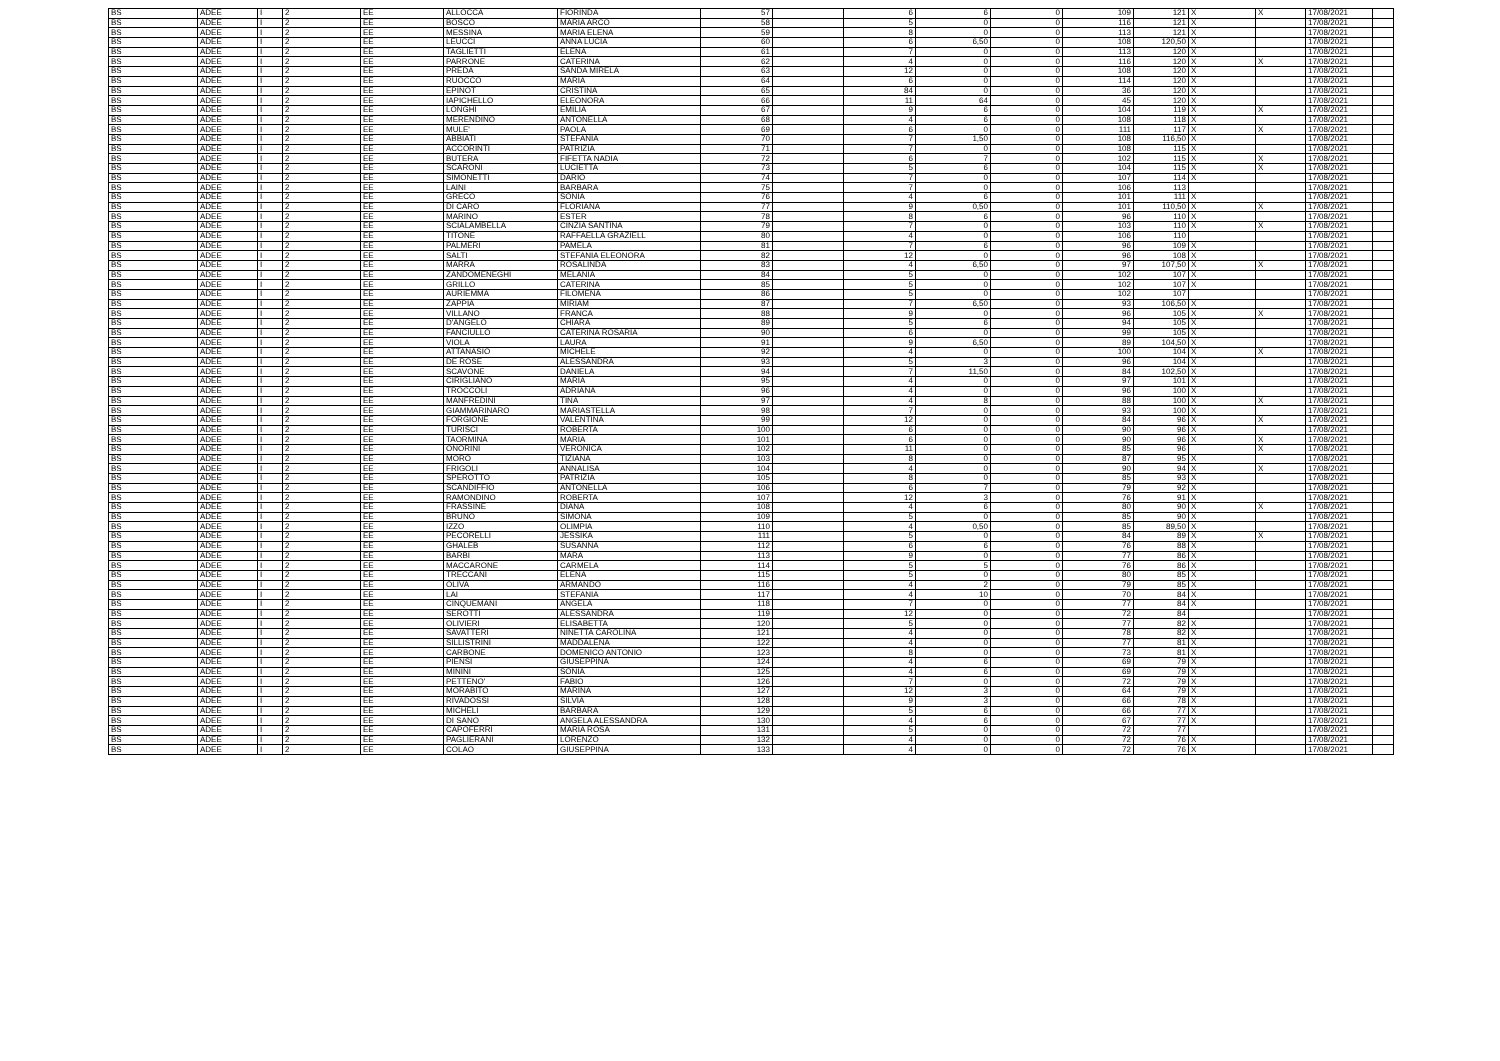| BS | ADEE | I | 2 | EE | ALLOCCA | FIORINDA | 57 | | 6 | 6 | 0 | 109 | 121 | X | X | 17/08/2021 | |
| BS | ADEE | I | 2 | EE | BOSCO | MARIA ARCO | 58 | | 5 | 0 | 0 | 116 | 121 | X | | 17/08/2021 | |
| BS | ADEE | I | 2 | EE | MESSINA | MARIA ELENA | 59 | | 8 | 0 | 0 | 113 | 121 | X | | 17/08/2021 | |
| BS | ADEE | I | 2 | EE | LEUCCI | ANNA LUCIA | 60 | | 6 | 6,50 | 0 | 108 | 120,50 | X | | 17/08/2021 | |
| BS | ADEE | I | 2 | EE | TAGLIETTI | ELENA | 61 | | 7 | 0 | 0 | 113 | 120 | X | | 17/08/2021 | |
| BS | ADEE | I | 2 | EE | PARRONE | CATERINA | 62 | | 4 | 0 | 0 | 116 | 120 | X | X | 17/08/2021 | |
| BS | ADEE | I | 2 | EE | PREDA | SANDA MIRELA | 63 | | 12 | 0 | 0 | 108 | 120 | X | | 17/08/2021 | |
| BS | ADEE | I | 2 | EE | RUOCCO | MARIA | 64 | | 6 | 0 | 0 | 114 | 120 | X | | 17/08/2021 | |
| BS | ADEE | I | 2 | EE | EPINOT | CRISTINA | 65 | | 84 | 0 | 0 | 36 | 120 | X | | 17/08/2021 | |
| BS | ADEE | I | 2 | EE | IAPICHELLO | ELEONORA | 66 | | 11 | 64 | 0 | 45 | 120 | X | | 17/08/2021 | |
| BS | ADEE | I | 2 | EE | LONGHI | EMILIA | 67 | | 9 | 6 | 0 | 104 | 119 | X | X | 17/08/2021 | |
| BS | ADEE | I | 2 | EE | MERENDINO | ANTONELLA | 68 | | 4 | 6 | 0 | 108 | 118 | X | | 17/08/2021 | |
| BS | ADEE | I | 2 | EE | MULE' | PAOLA | 69 | | 6 | 0 | 0 | 111 | 117 | X | X | 17/08/2021 | |
| BS | ADEE | I | 2 | EE | ABBIATI | STEFANIA | 70 | | 7 | 1,50 | 0 | 108 | 116,50 | X | | 17/08/2021 | |
| BS | ADEE | I | 2 | EE | ACCORINTI | PATRIZIA | 71 | | 7 | 0 | 0 | 108 | 115 | X | | 17/08/2021 | |
| BS | ADEE | I | 2 | EE | BUTERA | FIFETTA NADIA | 72 | | 6 | 7 | 0 | 102 | 115 | X | X | 17/08/2021 | |
| BS | ADEE | I | 2 | EE | SCARONI | LUCIETTA | 73 | | 5 | 6 | 0 | 104 | 115 | X | X | 17/08/2021 | |
| BS | ADEE | I | 2 | EE | SIMONETTI | DARIO | 74 | | 7 | 0 | 0 | 107 | 114 | X | | 17/08/2021 | |
| BS | ADEE | I | 2 | EE | LAINI | BARBARA | 75 | | 7 | 0 | 0 | 106 | 113 | | | 17/08/2021 | |
| BS | ADEE | I | 2 | EE | GRECO | SONIA | 76 | | 4 | 6 | 0 | 101 | 111 | X | | 17/08/2021 | |
| BS | ADEE | I | 2 | EE | DI CARO | FLORIANA | 77 | | 9 | 0,50 | 0 | 101 | 110,50 | X | X | 17/08/2021 | |
| BS | ADEE | I | 2 | EE | MARINO | ESTER | 78 | | 8 | 6 | 0 | 96 | 110 | X | | 17/08/2021 | |
| BS | ADEE | I | 2 | EE | SCIALAMBELLA | CINZIA SANTINA | 79 | | 7 | 0 | 0 | 103 | 110 | X | X | 17/08/2021 | |
| BS | ADEE | I | 2 | EE | TITONE | RAFFAELLA GRAZIELL | 80 | | 4 | 0 | 0 | 106 | 110 | | | 17/08/2021 | |
| BS | ADEE | I | 2 | EE | PALMERI | PAMELA | 81 | | 7 | 6 | 0 | 96 | 109 | X | | 17/08/2021 | |
| BS | ADEE | I | 2 | EE | SALTI | STEFANIA ELEONORA | 82 | | 12 | 0 | 0 | 96 | 108 | X | | 17/08/2021 | |
| BS | ADEE | I | 2 | EE | MARRA | ROSALINDA | 83 | | 4 | 6,50 | 0 | 97 | 107,50 | X | X | 17/08/2021 | |
| BS | ADEE | I | 2 | EE | ZANDOMENEGHI | MELANIA | 84 | | 5 | 0 | 0 | 102 | 107 | X | | 17/08/2021 | |
| BS | ADEE | I | 2 | EE | GRILLO | CATERINA | 85 | | 5 | 0 | 0 | 102 | 107 | X | | 17/08/2021 | |
| BS | ADEE | I | 2 | EE | AURIEMMA | FILOMENA | 86 | | 5 | 0 | 0 | 102 | 107 | | | 17/08/2021 | |
| BS | ADEE | I | 2 | EE | ZAPPIA | MIRIAM | 87 | | 7 | 6,50 | 0 | 93 | 106,50 | X | | 17/08/2021 | |
| BS | ADEE | I | 2 | EE | VILLANO | FRANCA | 88 | | 9 | 0 | 0 | 96 | 105 | X | X | 17/08/2021 | |
| BS | ADEE | I | 2 | EE | D'ANGELO | CHIARA | 89 | | 5 | 6 | 0 | 94 | 105 | X | | 17/08/2021 | |
| BS | ADEE | I | 2 | EE | FANCIULLO | CATERINA ROSARIA | 90 | | 6 | 0 | 0 | 99 | 105 | X | | 17/08/2021 | |
| BS | ADEE | I | 2 | EE | VIOLA | LAURA | 91 | | 9 | 6,50 | 0 | 89 | 104,50 | X | | 17/08/2021 | |
| BS | ADEE | I | 2 | EE | ATTANASIO | MICHELE | 92 | | 4 | 0 | 0 | 100 | 104 | X | X | 17/08/2021 | |
| BS | ADEE | I | 2 | EE | DE ROSE | ALESSANDRA | 93 | | 5 | 3 | 0 | 96 | 104 | X | | 17/08/2021 | |
| BS | ADEE | I | 2 | EE | SCAVONE | DANIELA | 94 | | 7 | 11,50 | 0 | 84 | 102,50 | X | | 17/08/2021 | |
| BS | ADEE | I | 2 | EE | CIRIGLIANO | MARIA | 95 | | 4 | 0 | 0 | 97 | 101 | X | | 17/08/2021 | |
| BS | ADEE | I | 2 | EE | TROCCOLI | ADRIANA | 96 | | 4 | 0 | 0 | 96 | 100 | X | | 17/08/2021 | |
| BS | ADEE | I | 2 | EE | MANFREDINI | TINA | 97 | | 4 | 8 | 0 | 88 | 100 | X | X | 17/08/2021 | |
| BS | ADEE | I | 2 | EE | GIAMMARINARO | MARIASTELLA | 98 | | 7 | 0 | 0 | 93 | 100 | X | | 17/08/2021 | |
| BS | ADEE | I | 2 | EE | FORGIONE | VALENTINA | 99 | | 12 | 0 | 0 | 84 | 96 | X | X | 17/08/2021 | |
| BS | ADEE | I | 2 | EE | TURISCI | ROBERTA | 100 | | 6 | 0 | 0 | 90 | 96 | X | | 17/08/2021 | |
| BS | ADEE | I | 2 | EE | TAORMINA | MARIA | 101 | | 6 | 0 | 0 | 90 | 96 | X | X | 17/08/2021 | |
| BS | ADEE | I | 2 | EE | ONORINI | VERONICA | 102 | | 11 | 0 | 0 | 85 | 96 | | X | 17/08/2021 | |
| BS | ADEE | I | 2 | EE | MORO | TIZIANA | 103 | | 8 | 0 | 0 | 87 | 95 | X | | 17/08/2021 | |
| BS | ADEE | I | 2 | EE | FRIGOLI | ANNALISA | 104 | | 4 | 0 | 0 | 90 | 94 | X | X | 17/08/2021 | |
| BS | ADEE | I | 2 | EE | SPEROTTO | PATRIZIA | 105 | | 8 | 0 | 0 | 85 | 93 | X | | 17/08/2021 | |
| BS | ADEE | I | 2 | EE | SCANDIFFIO | ANTONELLA | 106 | | 6 | 7 | 0 | 79 | 92 | X | | 17/08/2021 | |
| BS | ADEE | I | 2 | EE | RAMONDINO | ROBERTA | 107 | | 12 | 3 | 0 | 76 | 91 | X | | 17/08/2021 | |
| BS | ADEE | I | 2 | EE | FRASSINE | DIANA | 108 | | 4 | 6 | 0 | 80 | 90 | X | X | 17/08/2021 | |
| BS | ADEE | I | 2 | EE | BRUNO | SIMONA | 109 | | 5 | 0 | 0 | 85 | 90 | X | | 17/08/2021 | |
| BS | ADEE | I | 2 | EE | IZZO | OLIMPIA | 110 | | 4 | 0,50 | 0 | 85 | 89,50 | X | | 17/08/2021 | |
| BS | ADEE | I | 2 | EE | PECORELLI | JESSIKA | 111 | | 5 | 0 | 0 | 84 | 89 | X | X | 17/08/2021 | |
| BS | ADEE | I | 2 | EE | GHALEB | SUSANNA | 112 | | 6 | 6 | 0 | 76 | 88 | X | | 17/08/2021 | |
| BS | ADEE | I | 2 | EE | BARBI | MARA | 113 | | 9 | 0 | 0 | 77 | 86 | X | | 17/08/2021 | |
| BS | ADEE | I | 2 | EE | MACCARONE | CARMELA | 114 | | 5 | 5 | 0 | 76 | 86 | X | | 17/08/2021 | |
| BS | ADEE | I | 2 | EE | TRECCANI | ELENA | 115 | | 5 | 0 | 0 | 80 | 85 | X | | 17/08/2021 | |
| BS | ADEE | I | 2 | EE | OLIVA | ARMANDO | 116 | | 4 | 2 | 0 | 79 | 85 | X | | 17/08/2021 | |
| BS | ADEE | I | 2 | EE | LAI | STEFANIA | 117 | | 4 | 10 | 0 | 70 | 84 | X | | 17/08/2021 | |
| BS | ADEE | I | 2 | EE | CINQUEMANI | ANGELA | 118 | | 7 | 0 | 0 | 77 | 84 | X | | 17/08/2021 | |
| BS | ADEE | I | 2 | EE | SEROTTI | ALESSANDRA | 119 | | 12 | 0 | 0 | 72 | 84 | | | 17/08/2021 | |
| BS | ADEE | I | 2 | EE | OLIVIERI | ELISABETTA | 120 | | 5 | 0 | 0 | 77 | 82 | X | | 17/08/2021 | |
| BS | ADEE | I | 2 | EE | SAVATTERI | NINETTA CAROLINA | 121 | | 4 | 0 | 0 | 78 | 82 | X | | 17/08/2021 | |
| BS | ADEE | I | 2 | EE | SILLISTRINI | MADDALENA | 122 | | 4 | 0 | 0 | 77 | 81 | X | | 17/08/2021 | |
| BS | ADEE | I | 2 | EE | CARBONE | DOMENICO ANTONIO | 123 | | 8 | 0 | 0 | 73 | 81 | X | | 17/08/2021 | |
| BS | ADEE | I | 2 | EE | PIENSI | GIUSEPPINA | 124 | | 4 | 6 | 0 | 69 | 79 | X | | 17/08/2021 | |
| BS | ADEE | I | 2 | EE | MININI | SONIA | 125 | | 4 | 6 | 0 | 69 | 79 | X | | 17/08/2021 | |
| BS | ADEE | I | 2 | EE | PETTENO' | FABIO | 126 | | 7 | 0 | 0 | 72 | 79 | X | | 17/08/2021 | |
| BS | ADEE | I | 2 | EE | MORABITO | MARINA | 127 | | 12 | 3 | 0 | 64 | 79 | X | | 17/08/2021 | |
| BS | ADEE | I | 2 | EE | RIVADOSSI | SILVIA | 128 | | 9 | 3 | 0 | 66 | 78 | X | | 17/08/2021 | |
| BS | ADEE | I | 2 | EE | MICHELI | BARBARA | 129 | | 5 | 6 | 0 | 66 | 77 | X | | 17/08/2021 | |
| BS | ADEE | I | 2 | EE | DI SANO | ANGELA ALESSANDRA | 130 | | 4 | 6 | 0 | 67 | 77 | X | | 17/08/2021 | |
| BS | ADEE | I | 2 | EE | CAPOFERRI | MARIA ROSA | 131 | | 5 | 0 | 0 | 72 | 77 | | | 17/08/2021 | |
| BS | ADEE | I | 2 | EE | PAGLIERANI | LORENZO | 132 | | 4 | 0 | 0 | 72 | 76 | X | | 17/08/2021 | |
| BS | ADEE | I | 2 | EE | COLAO | GIUSEPPINA | 133 | | 4 | 0 | 0 | 72 | 76 | X | | 17/08/2021 | |